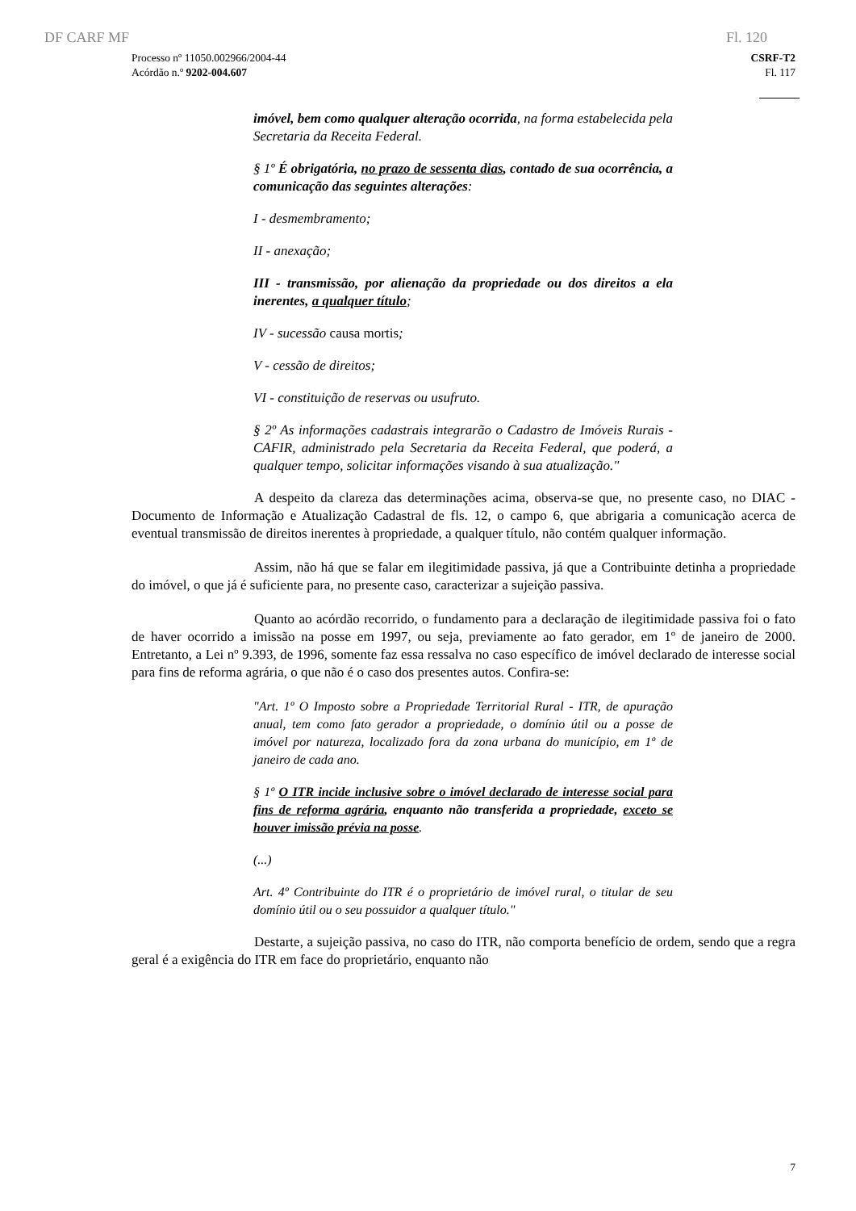DF CARF MF Fl. 120
Processo nº 11050.002966/2004-44
Acórdão n.º 9202-004.607
CSRF-T2
Fl. 117
imóvel, bem como qualquer alteração ocorrida, na forma estabelecida pela Secretaria da Receita Federal.
§ 1º É obrigatória, no prazo de sessenta dias, contado de sua ocorrência, a comunicação das seguintes alterações:
I - desmembramento;
II - anexação;
III - transmissão, por alienação da propriedade ou dos direitos a ela inerentes, a qualquer título;
IV - sucessão causa mortis;
V - cessão de direitos;
VI - constituição de reservas ou usufruto.
§ 2º As informações cadastrais integrarão o Cadastro de Imóveis Rurais - CAFIR, administrado pela Secretaria da Receita Federal, que poderá, a qualquer tempo, solicitar informações visando à sua atualização."
A despeito da clareza das determinações acima, observa-se que, no presente caso, no DIAC - Documento de Informação e Atualização Cadastral de fls. 12, o campo 6, que abrigaria a comunicação acerca de eventual transmissão de direitos inerentes à propriedade, a qualquer título, não contém qualquer informação.
Assim, não há que se falar em ilegitimidade passiva, já que a Contribuinte detinha a propriedade do imóvel, o que já é suficiente para, no presente caso, caracterizar a sujeição passiva.
Quanto ao acórdão recorrido, o fundamento para a declaração de ilegitimidade passiva foi o fato de haver ocorrido a imissão na posse em 1997, ou seja, previamente ao fato gerador, em 1º de janeiro de 2000. Entretanto, a Lei nº 9.393, de 1996, somente faz essa ressalva no caso específico de imóvel declarado de interesse social para fins de reforma agrária, o que não é o caso dos presentes autos. Confira-se:
"Art. 1º O Imposto sobre a Propriedade Territorial Rural - ITR, de apuração anual, tem como fato gerador a propriedade, o domínio útil ou a posse de imóvel por natureza, localizado fora da zona urbana do município, em 1º de janeiro de cada ano.
§ 1º O ITR incide inclusive sobre o imóvel declarado de interesse social para fins de reforma agrária, enquanto não transferida a propriedade, exceto se houver imissão prévia na posse.
(...)
Art. 4º Contribuinte do ITR é o proprietário de imóvel rural, o titular de seu domínio útil ou o seu possuidor a qualquer título."
Destarte, a sujeição passiva, no caso do ITR, não comporta benefício de ordem, sendo que a regra geral é a exigência do ITR em face do proprietário, enquanto não
7